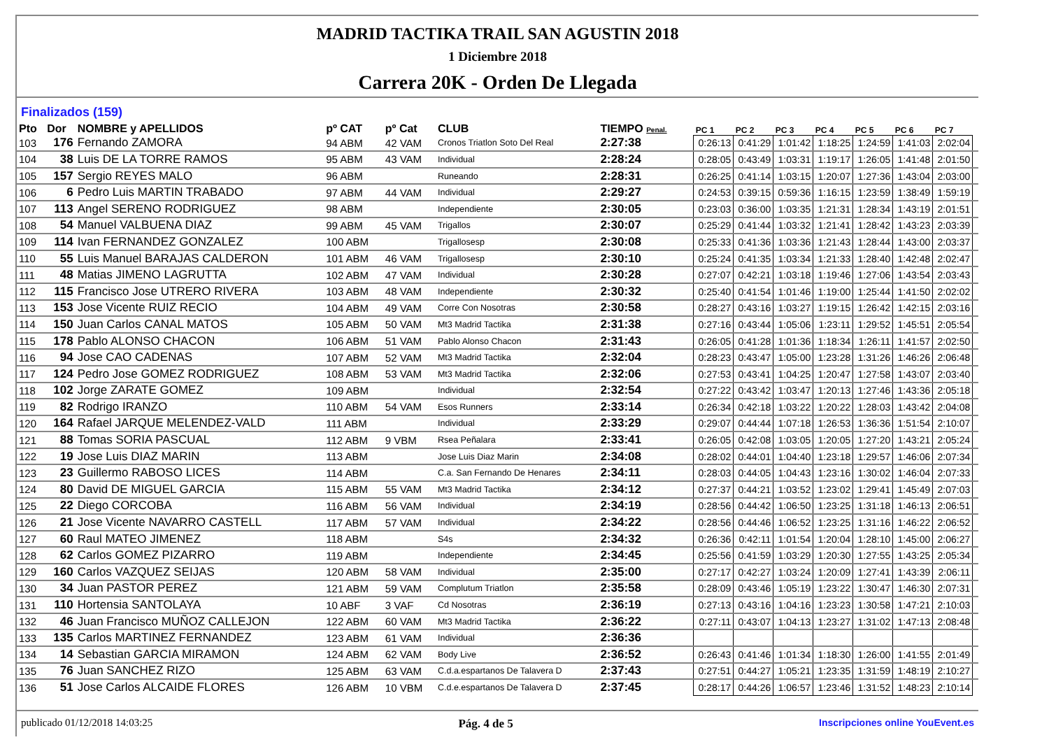MADRID TACTIKA TRAIL SAN AGUSTIN 2018
1 Diciembre 2018
Carrera 20K - Orden De Llegada
Finalizados (159)
| Pto | Dor | NOMBRE y APELLIDOS | pº CAT | pº Cat | CLUB | TIEMPO Penal. | | PC 1 | PC 2 | PC 3 | PC 4 | PC 5 | PC 6 | PC 7 | |
| --- | --- | --- | --- | --- | --- | --- | --- | --- | --- | --- | --- | --- | --- | --- | --- |
| 103 | 176 | Fernando ZAMORA | 94 ABM | 42 VAM | Cronos Triatlon Soto Del Real | 2:27:38 | | 0:26:13 | 0:41:29 | 1:01:42 | 1:18:25 | 1:24:59 | 1:41:03 | 2:02:04 | |
| 104 | 38 | Luis DE LA TORRE RAMOS | 95 ABM | 43 VAM | Individual | 2:28:24 | | 0:28:05 | 0:43:49 | 1:03:31 | 1:19:17 | 1:26:05 | 1:41:48 | 2:01:50 | |
| 105 | 157 | Sergio REYES MALO | 96 ABM | | Runeando | 2:28:31 | | 0:26:25 | 0:41:14 | 1:03:15 | 1:20:07 | 1:27:36 | 1:43:04 | 2:03:00 | |
| 106 | 6 | Pedro Luis MARTIN TRABADO | 97 ABM | 44 VAM | Individual | 2:29:27 | | 0:24:53 | 0:39:15 | 0:59:36 | 1:16:15 | 1:23:59 | 1:38:49 | 1:59:19 | |
| 107 | 113 | Angel SERENO RODRIGUEZ | 98 ABM | | Independiente | 2:30:05 | | 0:23:03 | 0:36:00 | 1:03:35 | 1:21:31 | 1:28:34 | 1:43:19 | 2:01:51 | |
| 108 | 54 | Manuel VALBUENA DIAZ | 99 ABM | 45 VAM | Trigallos | 2:30:07 | | 0:25:29 | 0:41:44 | 1:03:32 | 1:21:41 | 1:28:42 | 1:43:23 | 2:03:39 | |
| 109 | 114 | Ivan FERNANDEZ GONZALEZ | 100 ABM | | Trigallosesp | 2:30:08 | | 0:25:33 | 0:41:36 | 1:03:36 | 1:21:43 | 1:28:44 | 1:43:00 | 2:03:37 | |
| 110 | 55 | Luis Manuel BARAJAS CALDERON | 101 ABM | 46 VAM | Trigallosesp | 2:30:10 | | 0:25:24 | 0:41:35 | 1:03:34 | 1:21:33 | 1:28:40 | 1:42:48 | 2:02:47 | |
| 111 | 48 | Matias JIMENO LAGRUTTA | 102 ABM | 47 VAM | Individual | 2:30:28 | | 0:27:07 | 0:42:21 | 1:03:18 | 1:19:46 | 1:27:06 | 1:43:54 | 2:03:43 | |
| 112 | 115 | Francisco Jose UTRERO RIVERA | 103 ABM | 48 VAM | Independiente | 2:30:32 | | 0:25:40 | 0:41:54 | 1:01:46 | 1:19:00 | 1:25:44 | 1:41:50 | 2:02:02 | |
| 113 | 153 | Jose Vicente RUIZ RECIO | 104 ABM | 49 VAM | Corre Con Nosotras | 2:30:58 | | 0:28:27 | 0:43:16 | 1:03:27 | 1:19:15 | 1:26:42 | 1:42:15 | 2:03:16 | |
| 114 | 150 | Juan Carlos CANAL MATOS | 105 ABM | 50 VAM | Mt3 Madrid Tactika | 2:31:38 | | 0:27:16 | 0:43:44 | 1:05:06 | 1:23:11 | 1:29:52 | 1:45:51 | 2:05:54 | |
| 115 | 178 | Pablo ALONSO CHACON | 106 ABM | 51 VAM | Pablo Alonso Chacon | 2:31:43 | | 0:26:05 | 0:41:28 | 1:01:36 | 1:18:34 | 1:26:11 | 1:41:57 | 2:02:50 | |
| 116 | 94 | Jose CAO CADENAS | 107 ABM | 52 VAM | Mt3 Madrid Tactika | 2:32:04 | | 0:28:23 | 0:43:47 | 1:05:00 | 1:23:28 | 1:31:26 | 1:46:26 | 2:06:48 | |
| 117 | 124 | Pedro Jose GOMEZ RODRIGUEZ | 108 ABM | 53 VAM | Mt3 Madrid Tactika | 2:32:06 | | 0:27:53 | 0:43:41 | 1:04:25 | 1:20:47 | 1:27:58 | 1:43:07 | 2:03:40 | |
| 118 | 102 | Jorge ZARATE GOMEZ | 109 ABM | | Individual | 2:32:54 | | 0:27:22 | 0:43:42 | 1:03:47 | 1:20:13 | 1:27:46 | 1:43:36 | 2:05:18 | |
| 119 | 82 | Rodrigo IRANZO | 110 ABM | 54 VAM | Esos Runners | 2:33:14 | | 0:26:34 | 0:42:18 | 1:03:22 | 1:20:22 | 1:28:03 | 1:43:42 | 2:04:08 | |
| 120 | 164 | Rafael JARQUE MELENDEZ-VALD | 111 ABM | | Individual | 2:33:29 | | 0:29:07 | 0:44:44 | 1:07:18 | 1:26:53 | 1:36:36 | 1:51:54 | 2:10:07 | |
| 121 | 88 | Tomas SORIA PASCUAL | 112 ABM | 9 VBM | Rsea Peñalara | 2:33:41 | | 0:26:05 | 0:42:08 | 1:03:05 | 1:20:05 | 1:27:20 | 1:43:21 | 2:05:24 | |
| 122 | 19 | Jose Luis DIAZ MARIN | 113 ABM | | Jose Luis Diaz Marin | 2:34:08 | | 0:28:02 | 0:44:01 | 1:04:40 | 1:23:18 | 1:29:57 | 1:46:06 | 2:07:34 | |
| 123 | 23 | Guillermo RABOSO LICES | 114 ABM | | C.a. San Fernando De Henares | 2:34:11 | | 0:28:03 | 0:44:05 | 1:04:43 | 1:23:16 | 1:30:02 | 1:46:04 | 2:07:33 | |
| 124 | 80 | David DE MIGUEL GARCIA | 115 ABM | 55 VAM | Mt3 Madrid Tactika | 2:34:12 | | 0:27:37 | 0:44:21 | 1:03:52 | 1:23:02 | 1:29:41 | 1:45:49 | 2:07:03 | |
| 125 | 22 | Diego CORCOBA | 116 ABM | 56 VAM | Individual | 2:34:19 | | 0:28:56 | 0:44:42 | 1:06:50 | 1:23:25 | 1:31:18 | 1:46:13 | 2:06:51 | |
| 126 | 21 | Jose Vicente NAVARRO CASTELL | 117 ABM | 57 VAM | Individual | 2:34:22 | | 0:28:56 | 0:44:46 | 1:06:52 | 1:23:25 | 1:31:16 | 1:46:22 | 2:06:52 | |
| 127 | 60 | Raul MATEO JIMENEZ | 118 ABM | | S4s | 2:34:32 | | 0:26:36 | 0:42:11 | 1:01:54 | 1:20:04 | 1:28:10 | 1:45:00 | 2:06:27 | |
| 128 | 62 | Carlos GOMEZ PIZARRO | 119 ABM | | Independiente | 2:34:45 | | 0:25:56 | 0:41:59 | 1:03:29 | 1:20:30 | 1:27:55 | 1:43:25 | 2:05:34 | |
| 129 | 160 | Carlos VAZQUEZ SEIJAS | 120 ABM | 58 VAM | Individual | 2:35:00 | | 0:27:17 | 0:42:27 | 1:03:24 | 1:20:09 | 1:27:41 | 1:43:39 | 2:06:11 | |
| 130 | 34 | Juan PASTOR PEREZ | 121 ABM | 59 VAM | Complutum Triatlon | 2:35:58 | | 0:28:09 | 0:43:46 | 1:05:19 | 1:23:22 | 1:30:47 | 1:46:30 | 2:07:31 | |
| 131 | 110 | Hortensia SANTOLAYA | 10 ABF | 3 VAF | Cd Nosotras | 2:36:19 | | 0:27:13 | 0:43:16 | 1:04:16 | 1:23:23 | 1:30:58 | 1:47:21 | 2:10:03 | |
| 132 | 46 | Juan Francisco MUÑOZ CALLEJON | 122 ABM | 60 VAM | Mt3 Madrid Tactika | 2:36:22 | | 0:27:11 | 0:43:07 | 1:04:13 | 1:23:27 | 1:31:02 | 1:47:13 | 2:08:48 | |
| 133 | 135 | Carlos MARTINEZ FERNANDEZ | 123 ABM | 61 VAM | Individual | 2:36:36 | | | | | | | | | |
| 134 | 14 | Sebastian GARCIA MIRAMON | 124 ABM | 62 VAM | Body Live | 2:36:52 | | 0:26:43 | 0:41:46 | 1:01:34 | 1:18:30 | 1:26:00 | 1:41:55 | 2:01:49 | |
| 135 | 76 | Juan SANCHEZ RIZO | 125 ABM | 63 VAM | C.d.a.espartanos De Talavera D | 2:37:43 | | 0:27:51 | 0:44:27 | 1:05:21 | 1:23:35 | 1:31:59 | 1:48:19 | 2:10:27 | |
| 136 | 51 | Jose Carlos ALCAIDE FLORES | 126 ABM | 10 VBM | C.d.e.espartanos De Talavera D | 2:37:45 | | 0:28:17 | 0:44:26 | 1:06:57 | 1:23:46 | 1:31:52 | 1:48:23 | 2:10:14 | |
publicado 01/12/2018 14:03:25 Pág. 4 de 5 Inscripciones online YouEvent.es